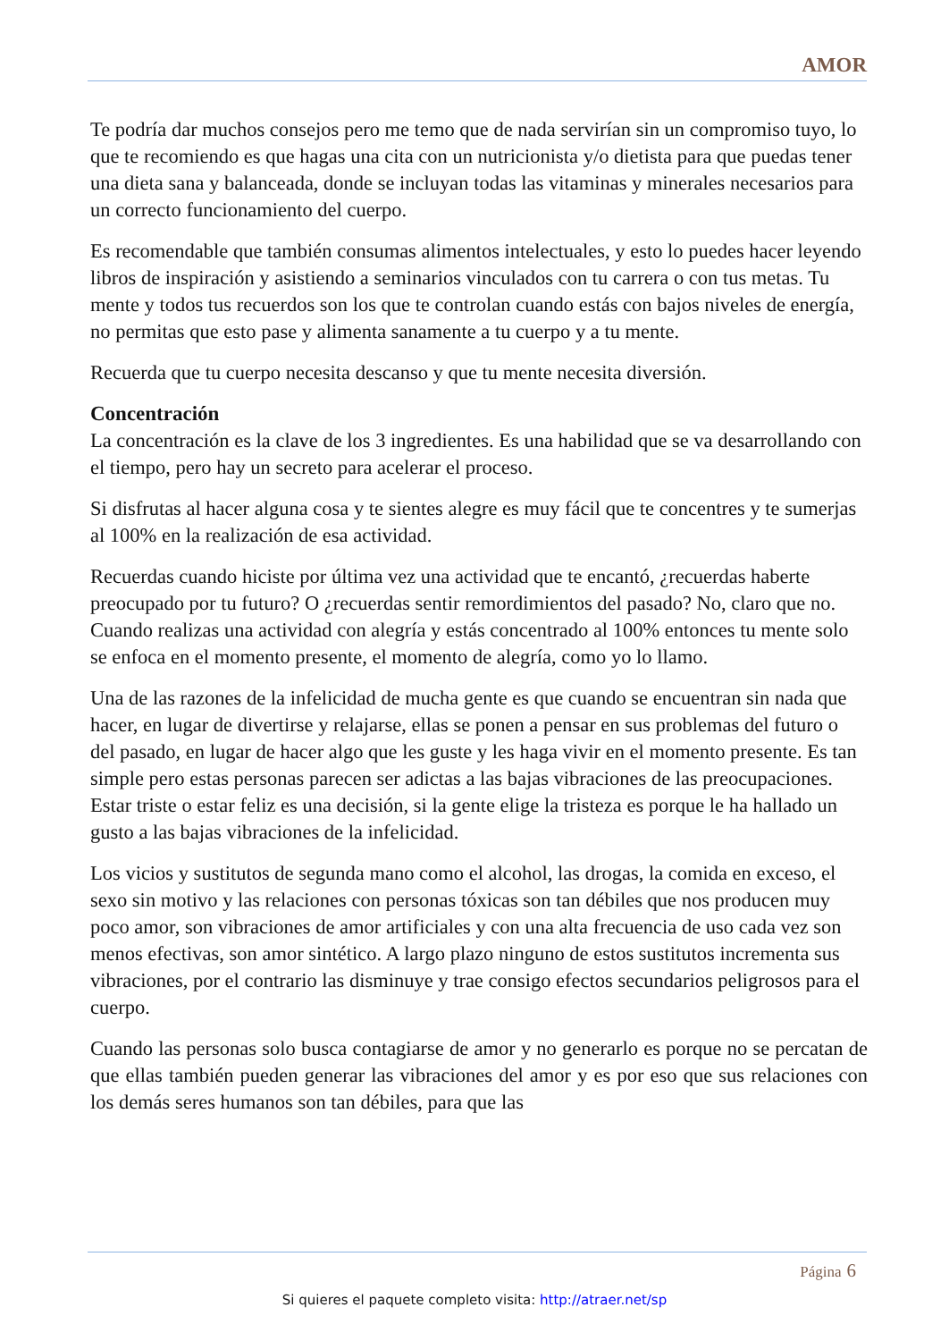AMOR
Te podría dar muchos consejos pero me temo que de nada servirían sin un compromiso tuyo, lo que te recomiendo es que hagas una cita con un nutricionista y/o dietista para que puedas tener una dieta sana y balanceada, donde se incluyan todas las vitaminas y minerales necesarios para un correcto funcionamiento del cuerpo.
Es recomendable que también consumas alimentos intelectuales, y esto lo puedes hacer leyendo libros de inspiración y asistiendo a seminarios vinculados con tu carrera o con tus metas. Tu mente y todos tus recuerdos son los que te controlan cuando estás con bajos niveles de energía, no permitas que esto pase y alimenta sanamente a tu cuerpo y a tu mente.
Recuerda que tu cuerpo necesita descanso y que tu mente necesita diversión.
Concentración
La concentración es la clave de los 3 ingredientes. Es una habilidad que se va desarrollando con el tiempo, pero hay un secreto para acelerar el proceso.
Si disfrutas al hacer alguna cosa y te sientes alegre es muy fácil que te concentres y te sumerjas al 100% en la realización de esa actividad.
Recuerdas cuando hiciste por última vez una actividad que te encantó, ¿recuerdas haberte preocupado por tu futuro? O ¿recuerdas sentir remordimientos del pasado? No, claro que no. Cuando realizas una actividad con alegría y estás concentrado al 100% entonces tu mente solo se enfoca en el momento presente, el momento de alegría, como yo lo llamo.
Una de las razones de la infelicidad de mucha gente es que cuando se encuentran sin nada que hacer, en lugar de divertirse y relajarse, ellas se ponen a pensar en sus problemas del futuro o del pasado, en lugar de hacer algo que les guste y les haga vivir en el momento presente. Es tan simple pero estas personas parecen ser adictas a las bajas vibraciones de las preocupaciones. Estar triste o estar feliz es una decisión, si la gente elige la tristeza es porque le ha hallado un gusto a las bajas vibraciones de la infelicidad.
Los vicios y sustitutos de segunda mano como el alcohol, las drogas, la comida en exceso, el sexo sin motivo y las relaciones con personas tóxicas son tan débiles que nos producen muy poco amor, son vibraciones de amor artificiales y con una alta frecuencia de uso cada vez son menos efectivas, son amor sintético. A largo plazo ninguno de estos sustitutos incrementa sus vibraciones, por el contrario las disminuye y trae consigo efectos secundarios peligrosos para el cuerpo.
Cuando las personas solo busca contagiarse de amor y no generarlo es porque no se percatan de que ellas también pueden generar las vibraciones del amor y es por eso que sus relaciones con los demás seres humanos son tan débiles, para que las
Página 6
Si quieres el paquete completo visita: http://atraer.net/sp